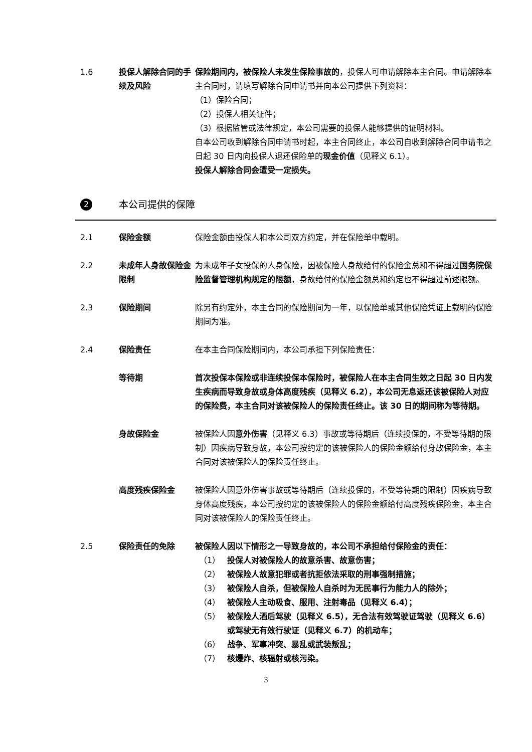1.6 投保人解除合同的手续及风险
保险期间内，被保险人未发生保险事故的，投保人可申请解除本主合同。申请解除本主合同时，请填写解除合同申请书并向本公司提供下列资料：
（1）保险合同；
（2）投保人相关证件；
（3）根据监管或法律规定，本公司需要的投保人能够提供的证明材料。
自本公司收到解除合同申请书时起，本主合同终止，本公司自收到解除合同申请书之日起 30 日内向投保人退还保险单的现金价值（见释义 6.1）。
投保人解除合同会遭受一定损失。
2
本公司提供的保障
2.1 保险金额 保险金额由投保人和本公司双方约定，并在保险单中载明。
2.2 未成年人身故保险金限制
为未成年子女投保的人身保险，因被保险人身故给付的保险金总和不得超过国务院保险监督管理机构规定的限额，身故给付的保险金额总和约定也不得超过前述限额。
2.3 保险期间 除另有约定外，本主合同的保险期间为一年，以保险单或其他保险凭证上载明的保险期间为准。
2.4 保险责任 在本主合同保险期间内，本公司承担下列保险责任：
等待期 首次投保本保险或非连续投保本保险时，被保险人在本主合同生效之日起 30 日内发生疾病而导致身故或身体高度残疾（见释义 6.2），本公司无息返还该被保险人对应的保险费，本主合同对该被保险人的保险责任终止。该 30 日的期间称为等待期。
身故保险金 被保险人因意外伤害（见释义 6.3）事故或等待期后（连续投保的，不受等待期的限制）因疾病导致身故，本公司按约定的该被保险人的保险金额给付身故保险金，本主合同对该被保险人的保险责任终止。
高度残疾保险金 被保险人因意外伤害事故或等待期后（连续投保的，不受等待期的限制）因疾病导致身体高度残疾，本公司按约定的该被保险人的保险金额给付高度残疾保险金，本主合同对该被保险人的保险责任终止。
2.5 保险责任的免除 被保险人因以下情形之一导致身故的，本公司不承担给付保险金的责任：
（1） 投保人对被保险人的故意杀害、故意伤害；
（2） 被保险人故意犯罪或者抗拒依法采取的刑事强制措施；
（3） 被保险人自杀，但被保险人自杀时为无民事行为能力人的除外；
（4） 被保险人主动吸食、服用、注射毒品（见释义 6.4）；
（5） 被保险人酒后驾驶（见释义 6.5），无合法有效驾驶证驾驶（见释义 6.6）或驾驶无有效行驶证（见释义 6.7）的机动车；
（6） 战争、军事冲突、暴乱或武装叛乱；
（7） 核爆炸、核辐射或核污染。
3